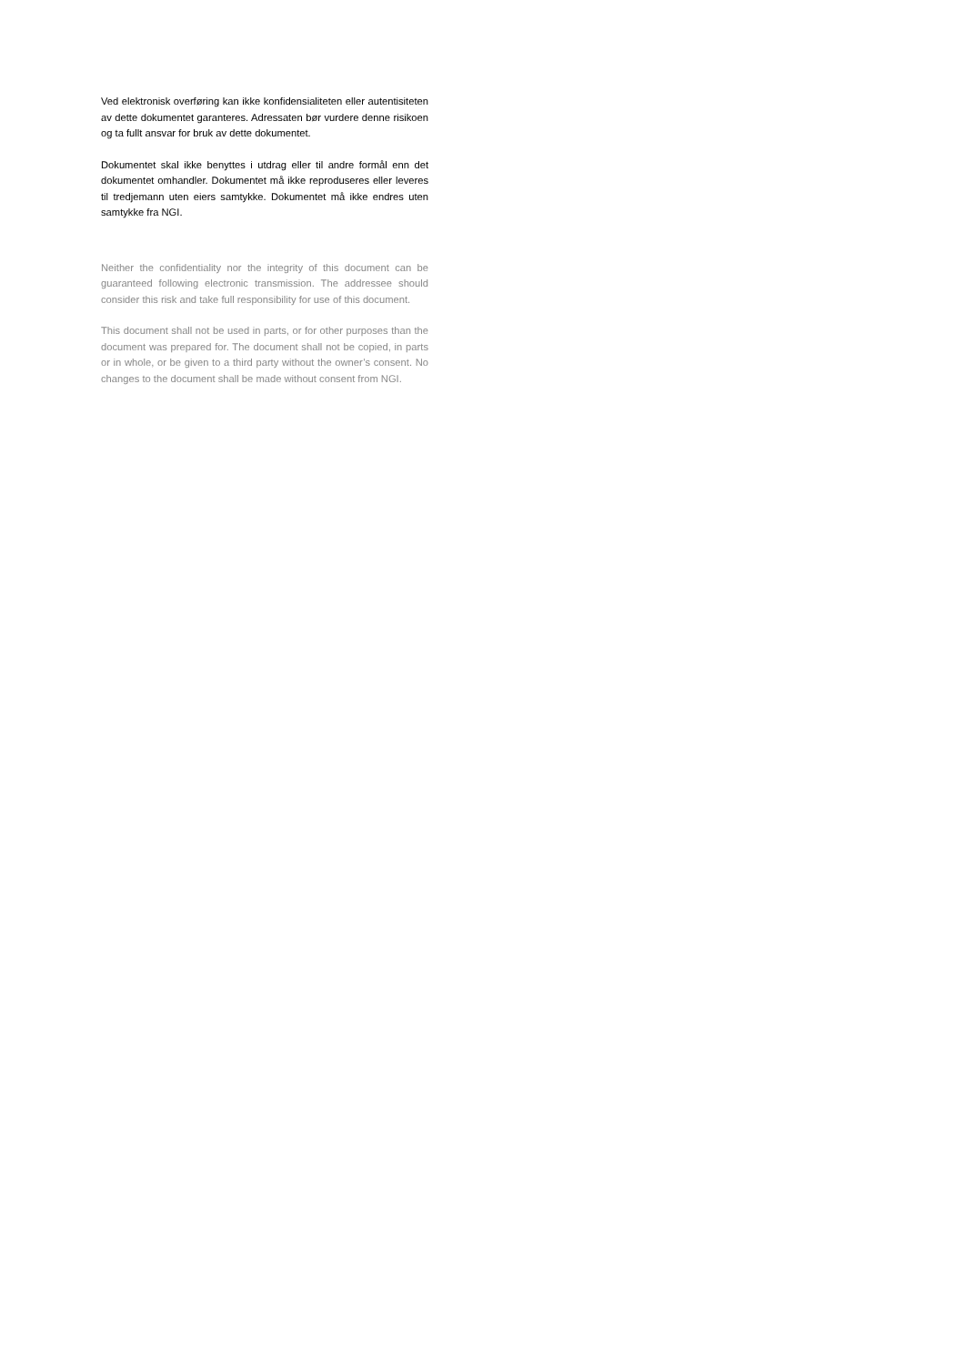Ved elektronisk overføring kan ikke konfidensialiteten eller autentisiteten av dette dokumentet garanteres. Adressaten bør vurdere denne risikoen og ta fullt ansvar for bruk av dette dokumentet.
Dokumentet skal ikke benyttes i utdrag eller til andre formål enn det dokumentet omhandler. Dokumentet må ikke reproduseres eller leveres til tredjemann uten eiers samtykke. Dokumentet må ikke endres uten samtykke fra NGI.
Neither the confidentiality nor the integrity of this document can be guaranteed following electronic transmission. The addressee should consider this risk and take full responsibility for use of this document.
This document shall not be used in parts, or for other purposes than the document was prepared for. The document shall not be copied, in parts or in whole, or be given to a third party without the owner’s consent. No changes to the document shall be made without consent from NGI.